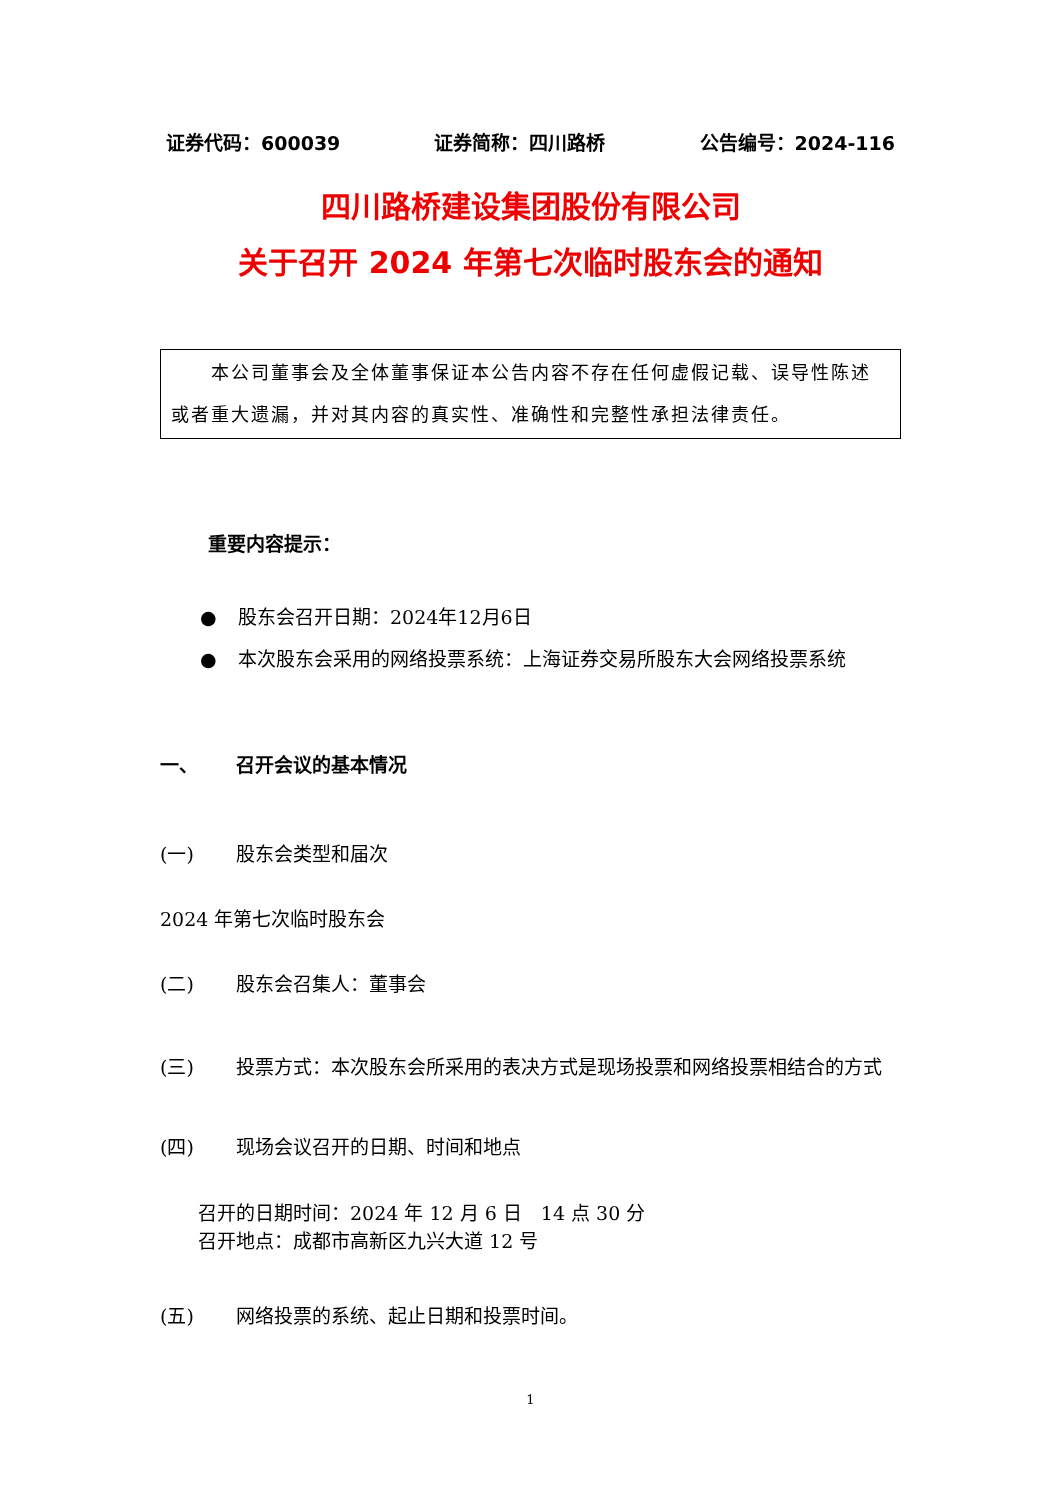证券代码：600039 证券简称：四川路桥 公告编号：2024-116
四川路桥建设集团股份有限公司
关于召开 2024 年第七次临时股东会的通知
  本公司董事会及全体董事保证本公告内容不存在任何虚假记载、误导性陈述或者重大遗漏，并对其内容的真实性、准确性和完整性承担法律责任。
重要内容提示：
● 股东会召开日期：2024年12月6日
● 本次股东会采用的网络投票系统：上海证券交易所股东大会网络投票系统
一、 召开会议的基本情况
(一) 股东会类型和届次
2024 年第七次临时股东会
(二) 股东会召集人：董事会
(三) 投票方式：本次股东会所采用的表决方式是现场投票和网络投票相结合的方式
(四) 现场会议召开的日期、时间和地点
召开的日期时间：2024 年 12 月 6 日 14 点 30 分
召开地点：成都市高新区九兴大道 12 号
(五) 网络投票的系统、起止日期和投票时间。
1